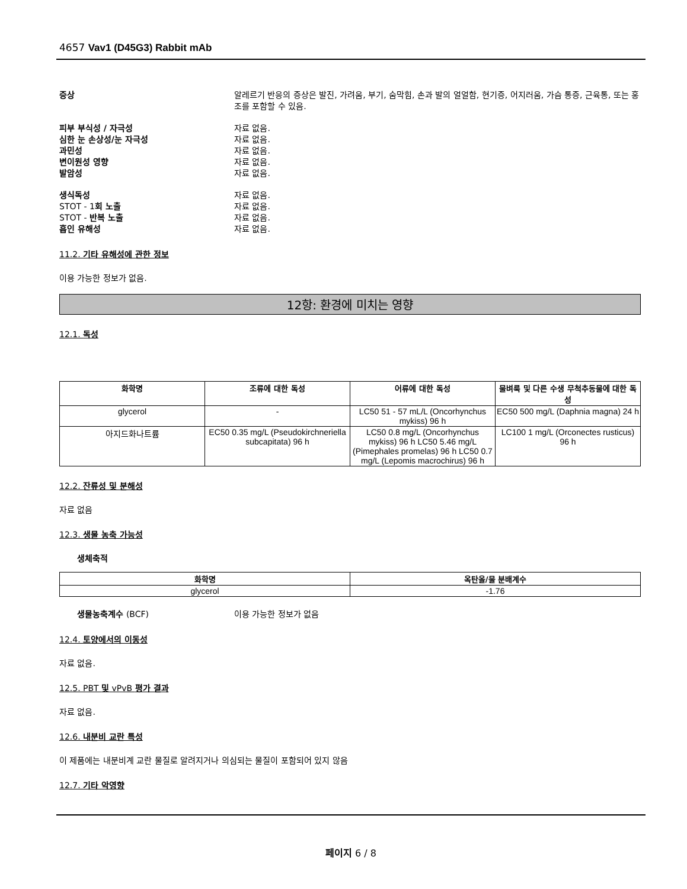4657 Vav1 (D45G3) Rabbit mAb
증상 알레르기 반응의 증상은 발진, 가려움, 부기, 숨막힘, 손과 발의 얼얼함, 현기증, 어지러움, 가슴 통증, 근육통, 또는 홍조를 포함할 수 있음.
피부 부식성 / 자극성 자료 없음.
심한 눈 손상성/눈 자극성 자료 없음.
과민성 자료 없음.
변이원성 영향 자료 없음.
발암성 자료 없음.
생식독성 자료 없음.
STOT - 1회 노출 자료 없음.
STOT - 반복 노출 자료 없음.
흡인 유해성 자료 없음.
11.2. 기타 유해성에 관한 정보
이용 가능한 정보가 없음.
12항: 환경에 미치는 영향
12.1. 독성
| 화학명 | 조류에 대한 독성 | 어류에 대한 독성 | 물벼룩 및 다른 수생 무척추동물에 대한 독성 |
| --- | --- | --- | --- |
| glycerol | - | LC50 51 - 57 mL/L (Oncorhynchus mykiss) 96 h | EC50 500 mg/L (Daphnia magna) 24 h |
| 아지드화나트륨 | EC50 0.35 mg/L (Pseudokirchneriella subcapitata) 96 h | LC50 0.8 mg/L (Oncorhynchus mykiss) 96 h LC50 5.46 mg/L (Pimephales promelas) 96 h LC50 0.7 mg/L (Lepomis macrochirus) 96 h | LC100 1 mg/L (Orconectes rusticus) 96 h |
12.2. 잔류성 및 분해성
자료 없음
12.3. 생물 농축 가능성
생체축적
| 화학명 | 옥탄올/물 분배계수 |
| --- | --- |
| glycerol | -1.76 |
생물농축계수 (BCF) 이용 가능한 정보가 없음
12.4. 토양에서의 이동성
자료 없음.
12.5. PBT 및 vPvB 평가 결과
자료 없음.
12.6. 내분비 교란 특성
이 제품에는 내분비계 교란 물질로 알려지거나 의심되는 물질이 포함되어 있지 않음
12.7. 기타 악영향
페이지 6 / 8